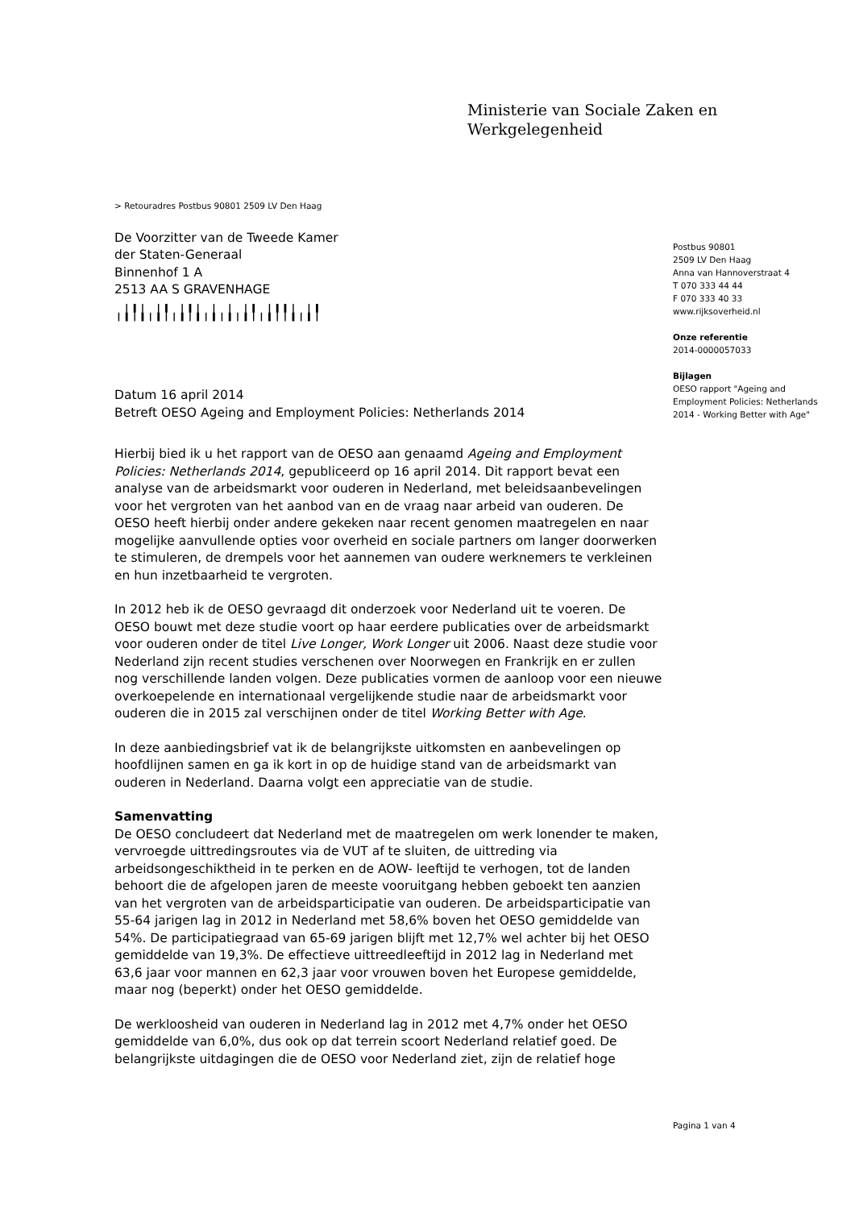Ministerie van Sociale Zaken en
Werkgelegenheid
> Retouradres Postbus 90801 2509 LV Den Haag
De Voorzitter van de Tweede Kamer
der Staten-Generaal
Binnenhof 1 A
2513 AA S GRAVENHAGE
╷╽╿╽╷╽╿╷╽╿╽╷╽╷╽╷╽╿╷╽╿╿╽╷╽╿
Datum 16 april 2014
Betreft OESO Ageing and Employment Policies: Netherlands 2014
Hierbij bied ik u het rapport van de OESO aan genaamd Ageing and Employment Policies: Netherlands 2014, gepubliceerd op 16 april 2014. Dit rapport bevat een analyse van de arbeidsmarkt voor ouderen in Nederland, met beleidsaanbevelingen voor het vergroten van het aanbod van en de vraag naar arbeid van ouderen. De OESO heeft hierbij onder andere gekeken naar recent genomen maatregelen en naar mogelijke aanvullende opties voor overheid en sociale partners om langer doorwerken te stimuleren, de drempels voor het aannemen van oudere werknemers te verkleinen en hun inzetbaarheid te vergroten.
In 2012 heb ik de OESO gevraagd dit onderzoek voor Nederland uit te voeren. De OESO bouwt met deze studie voort op haar eerdere publicaties over de arbeidsmarkt voor ouderen onder de titel Live Longer, Work Longer uit 2006. Naast deze studie voor Nederland zijn recent studies verschenen over Noorwegen en Frankrijk en er zullen nog verschillende landen volgen. Deze publicaties vormen de aanloop voor een nieuwe overkoepelende en internationaal vergelijkende studie naar de arbeidsmarkt voor ouderen die in 2015 zal verschijnen onder de titel Working Better with Age.
In deze aanbiedingsbrief vat ik de belangrijkste uitkomsten en aanbevelingen op hoofdlijnen samen en ga ik kort in op de huidige stand van de arbeidsmarkt van ouderen in Nederland. Daarna volgt een appreciatie van de studie.
Samenvatting
De OESO concludeert dat Nederland met de maatregelen om werk lonender te maken, vervroegde uittredingsroutes via de VUT af te sluiten, de uittreding via arbeidsongeschiktheid in te perken en de AOW- leeftijd te verhogen, tot de landen behoort die de afgelopen jaren de meeste vooruitgang hebben geboekt ten aanzien van het vergroten van de arbeidsparticipatie van ouderen. De arbeidsparticipatie van 55-64 jarigen lag in 2012 in Nederland met 58,6% boven het OESO gemiddelde van 54%. De participatiegraad van 65-69 jarigen blijft met 12,7% wel achter bij het OESO gemiddelde van 19,3%. De effectieve uittreedleeftijd in 2012 lag in Nederland met 63,6 jaar voor mannen en 62,3 jaar voor vrouwen boven het Europese gemiddelde, maar nog (beperkt) onder het OESO gemiddelde.
De werkloosheid van ouderen in Nederland lag in 2012 met 4,7% onder het OESO gemiddelde van 6,0%, dus ook op dat terrein scoort Nederland relatief goed. De belangrijkste uitdagingen die de OESO voor Nederland ziet, zijn de relatief hoge
Postbus 90801
2509 LV Den Haag
Anna van Hannoverstraat 4
T 070 333 44 44
F 070 333 40 33
www.rijksoverheid.nl
Onze referentie
2014-0000057033
Bijlagen
OESO rapport "Ageing and Employment Policies: Netherlands 2014 - Working Better with Age"
Pagina 1 van 4